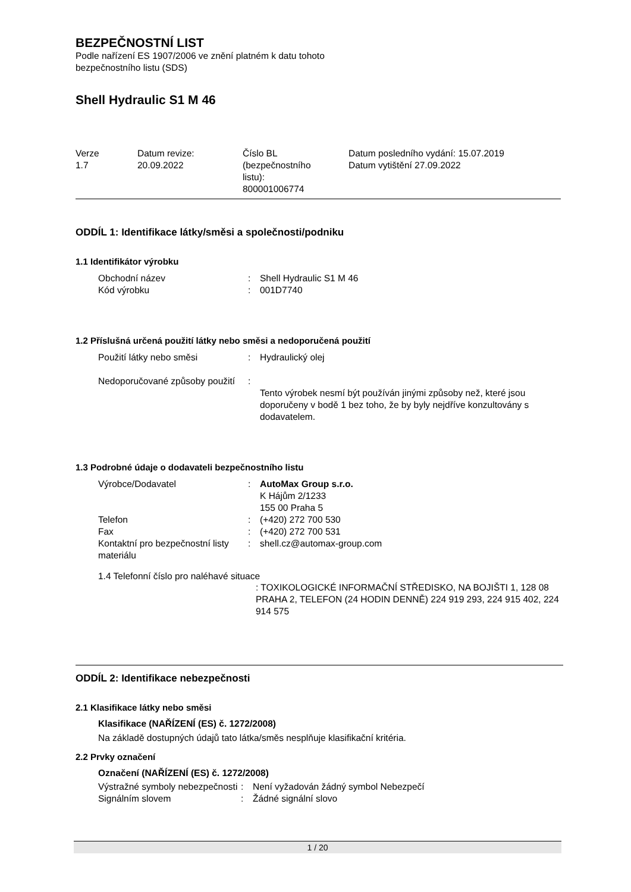BEZPEČNOSTNÍ LIST
Podle nařízení ES 1907/2006 ve znění platném k datu tohoto
bezpečnostního listu (SDS)
Shell Hydraulic S1 M 46
| Verze 1.7 | Datum revize: 20.09.2022 | Číslo BL (bezpečnostního listu): 800001006774 | Datum posledního vydání: 15.07.2019 Datum vytištění 27.09.2022 |
ODDÍL 1: Identifikace látky/směsi a společnosti/podniku
1.1 Identifikátor výrobku
| Obchodní název | : | Shell Hydraulic S1 M 46 |
| Kód výrobku | : | 001D7740 |
1.2 Příslušná určená použití látky nebo směsi a nedoporučená použití
| Použití látky nebo směsi | : | Hydraulický olej |
| Nedoporučované způsoby použití | : | Tento výrobek nesmí být používán jinými způsoby než, které jsou doporučeny v bodě 1 bez toho, že by byly nejdříve konzultovány s dodavatelem. |
1.3 Podrobné údaje o dodavateli bezpečnostního listu
| Výrobce/Dodavatel | : | AutoMax Group s.r.o. K Hájům 2/1233 155 00 Praha 5 |
| Telefon | : | (+420) 272 700 530 |
| Fax | : | (+420) 272 700 531 |
| Kontaktní pro bezpečnostní listy materiálu | : | shell.cz@automax-group.com |
1.4 Telefonní číslo pro naléhavé situace
: TOXIKOLOGICKÉ INFORMAČNÍ STŘEDISKO, NA BOJIŠTI 1, 128 08 PRAHA 2, TELEFON (24 HODIN DENNĚ) 224 919 293, 224 915 402, 224 914 575
ODDÍL 2: Identifikace nebezpečnosti
2.1 Klasifikace látky nebo směsi
Klasifikace (NAŘÍZENÍ (ES) č. 1272/2008)
Na základě dostupných údajů tato látka/směs nesplňuje klasifikační kritéria.
2.2 Prvky označení
Označení (NAŘÍZENÍ (ES) č. 1272/2008)
| Výstražné symboly nebezpečnosti | : | Není vyžadován žádný symbol Nebezpečí |
| Signálním slovem | : | Žádné signální slovo |
1 / 20